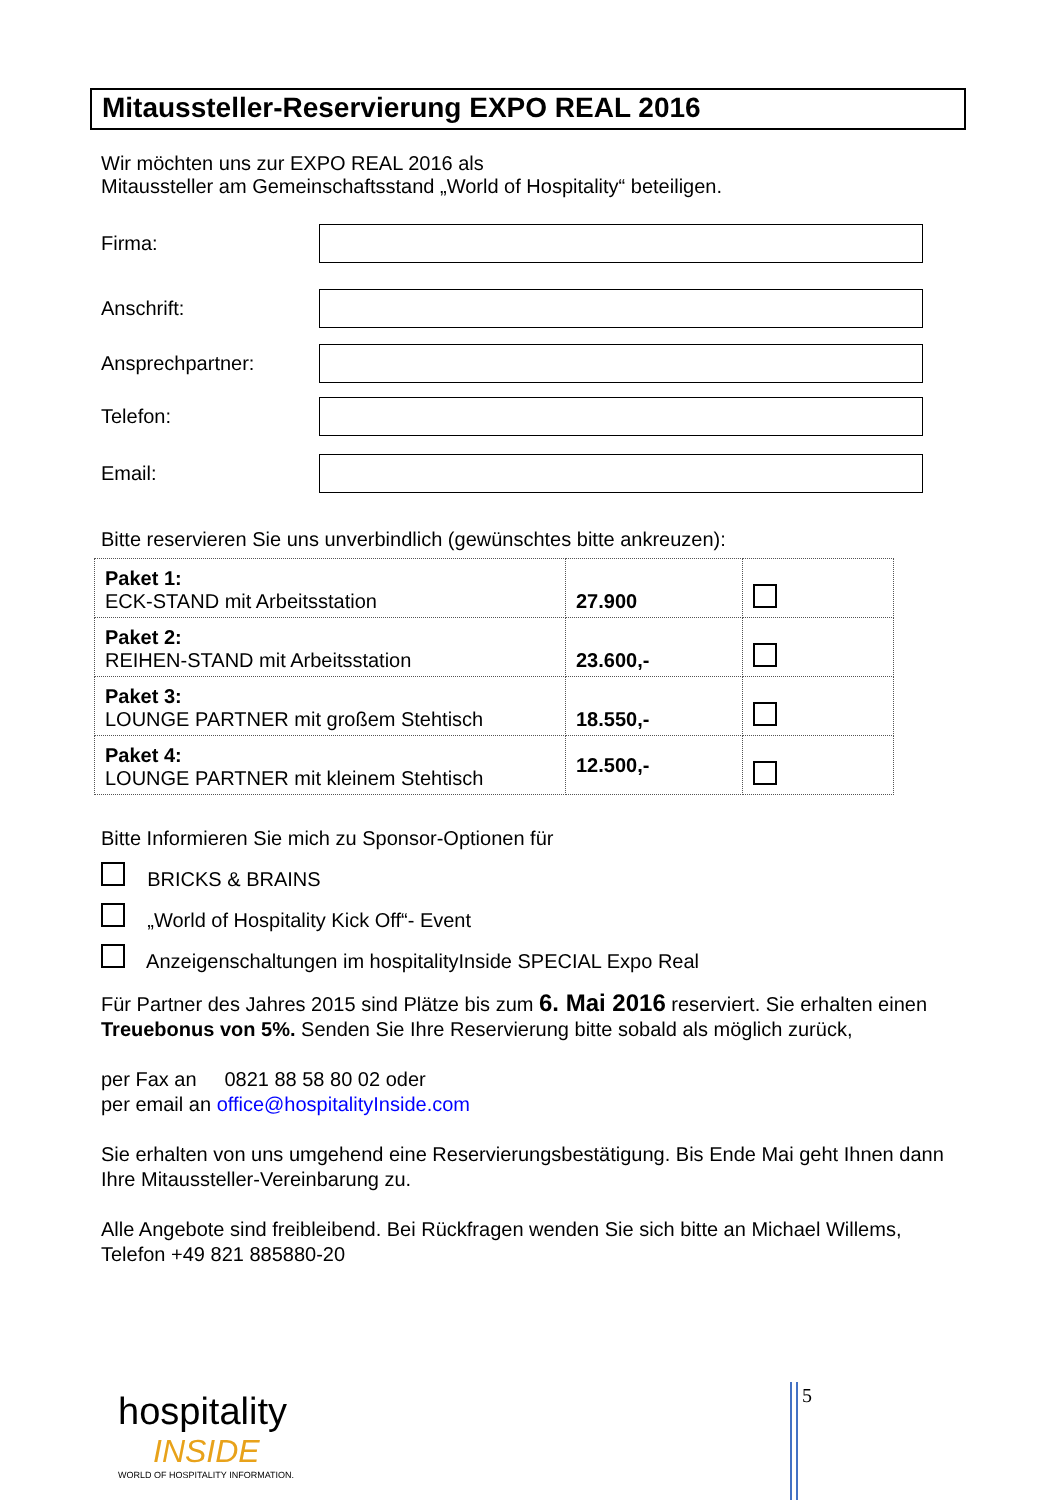Mitaussteller-Reservierung EXPO REAL 2016
Wir möchten uns zur EXPO REAL 2016 als
Mitaussteller am Gemeinschaftsstand „World of Hospitality“ beteiligen.
Firma:
Anschrift:
Ansprechpartner:
Telefon:
Email:
Bitte reservieren Sie uns unverbindlich (gewünschtes bitte ankreuzen):
| Paket 1: ECK-STAND mit Arbeitsstation | 27.900 | |
| Paket 2: REIHEN-STAND mit Arbeitsstation | 23.600,- | |
| Paket 3: LOUNGE PARTNER mit großem Stehtisch | 18.550,- | |
| Paket 4: LOUNGE PARTNER mit kleinem Stehtisch | 12.500,- | |
Bitte Informieren Sie mich zu Sponsor-Optionen für
BRICKS & BRAINS
„World of Hospitality Kick Off“- Event
Anzeigenschaltungen im hospitalityInside SPECIAL Expo Real
Für Partner des Jahres 2015 sind Plätze bis zum 6. Mai 2016 reserviert. Sie erhalten einen Treuebonus von 5%. Senden Sie Ihre Reservierung bitte sobald als möglich zurück,
per Fax an 0821 88 58 80 02 oder
per email an office@hospitalityInside.com
Sie erhalten von uns umgehend eine Reservierungsbestätigung. Bis Ende Mai geht Ihnen dann Ihre Mitaussteller-Vereinbarung zu.
Alle Angebote sind freibleibend. Bei Rückfragen wenden Sie sich bitte an Michael Willems, Telefon +49 821 885880-20
hospitality
INSIDE
WORLD OF HOSPITALITY INFORMATION.
5